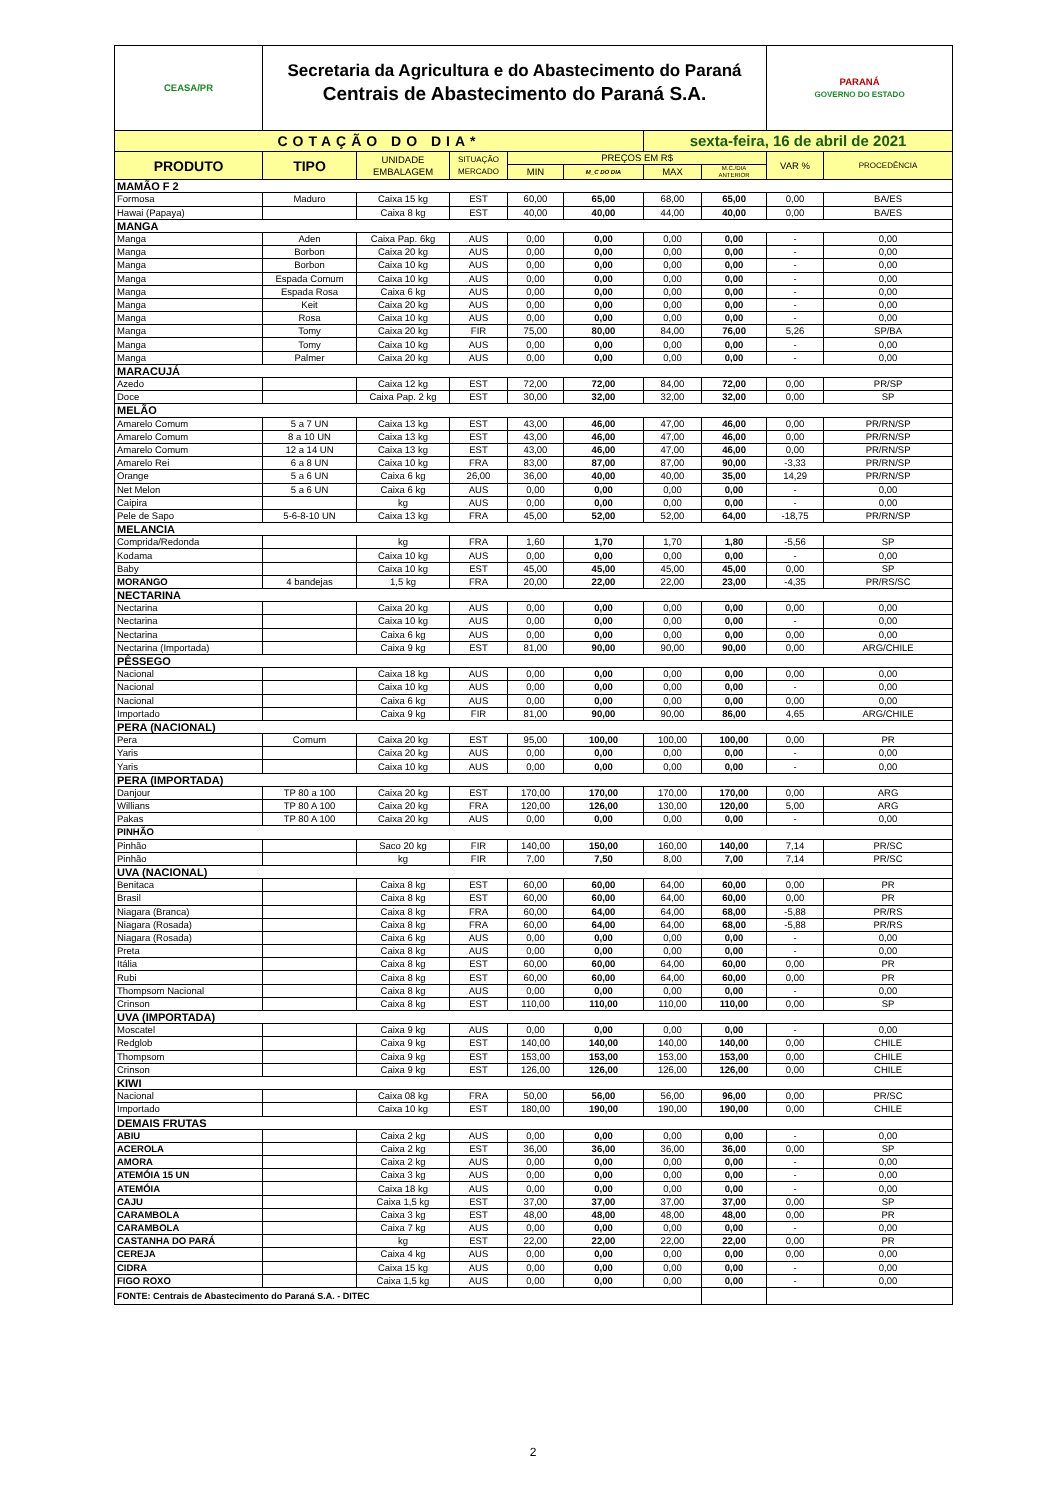| CEASA/PR | Secretaria da Agricultura e do Abastecimento do Paraná Centrais de Abastecimento do Paraná S.A. | | | | | | | PARANÁ GOVERNO DO ESTADO | |
| COTAÇÃO DO DIA* | | | | | | sexta-feira, 16 de abril de 2021 | | | |
| PRODUTO | TIPO | UNIDADE EMBALAGEM | SITUAÇÃO MERCADO | PREÇOS EM R$ | | | | VAR % | PROCEDÊNCIA |
| | | | | MIN | M_C DO DIA | MAX | M.C./DIA ANTERIOR | | |
| MAMÃO F 2 | | | | | | | | | |
| Formosa | Maduro | Caixa 15 kg | EST | 60,00 | 65,00 | 68,00 | 65,00 | 0,00 | BA/ES |
| Hawai (Papaya) | | Caixa 8 kg | EST | 40,00 | 40,00 | 44,00 | 40,00 | 0,00 | BA/ES |
| MANGA | | | | | | | | | |
| Manga | Aden | Caixa Pap. 6kg | AUS | 0,00 | 0,00 | 0,00 | 0,00 | - | 0,00 |
| Manga | Borbon | Caixa 20 kg | AUS | 0,00 | 0,00 | 0,00 | 0,00 | - | 0,00 |
| Manga | Borbon | Caixa 10 kg | AUS | 0,00 | 0,00 | 0,00 | 0,00 | - | 0,00 |
| Manga | Espada Comum | Caixa 10 kg | AUS | 0,00 | 0,00 | 0,00 | 0,00 | - | 0,00 |
| Manga | Espada Rosa | Caixa 6 kg | AUS | 0,00 | 0,00 | 0,00 | 0,00 | - | 0,00 |
| Manga | Keit | Caixa 20 kg | AUS | 0,00 | 0,00 | 0,00 | 0,00 | - | 0,00 |
| Manga | Rosa | Caixa 10 kg | AUS | 0,00 | 0,00 | 0,00 | 0,00 | - | 0,00 |
| Manga | Tomy | Caixa 20 kg | FIR | 75,00 | 80,00 | 84,00 | 76,00 | 5,26 | SP/BA |
| Manga | Tomy | Caixa 10 kg | AUS | 0,00 | 0,00 | 0,00 | 0,00 | - | 0,00 |
| Manga | Palmer | Caixa 20 kg | AUS | 0,00 | 0,00 | 0,00 | 0,00 | - | 0,00 |
| MARACUJÁ | | | | | | | | | |
| Azedo | | Caixa 12 kg | EST | 72,00 | 72,00 | 84,00 | 72,00 | 0,00 | PR/SP |
| Doce | | Caixa Pap. 2 kg | EST | 30,00 | 32,00 | 32,00 | 32,00 | 0,00 | SP |
| MELÃO | | | | | | | | | |
| Amarelo Comum | 5 a 7 UN | Caixa 13 kg | EST | 43,00 | 46,00 | 47,00 | 46,00 | 0,00 | PR/RN/SP |
| Amarelo Comum | 8 a 10 UN | Caixa 13 kg | EST | 43,00 | 46,00 | 47,00 | 46,00 | 0,00 | PR/RN/SP |
| Amarelo Comum | 12 a 14 UN | Caixa 13 kg | EST | 43,00 | 46,00 | 47,00 | 46,00 | 0,00 | PR/RN/SP |
| Amarelo Rei | 6 a 8 UN | Caixa 10 kg | FRA | 83,00 | 87,00 | 87,00 | 90,00 | -3,33 | PR/RN/SP |
| Orange | 5 a 6 UN | Caixa 6 kg | 26,00 | 36,00 | 40,00 | 40,00 | 35,00 | 14,29 | PR/RN/SP |
| Net Melon | 5 a 6 UN | Caixa 6 kg | AUS | 0,00 | 0,00 | 0,00 | 0,00 | - | 0,00 |
| Caipira | | kg | AUS | 0,00 | 0,00 | 0,00 | 0,00 | - | 0,00 |
| Pele de Sapo | 5-6-8-10 UN | Caixa 13 kg | FRA | 45,00 | 52,00 | 52,00 | 64,00 | -18,75 | PR/RN/SP |
| MELANCIA | | | | | | | | | |
| Comprida/Redonda | | kg | FRA | 1,60 | 1,70 | 1,70 | 1,80 | -5,56 | SP |
| Kodama | | Caixa 10 kg | AUS | 0,00 | 0,00 | 0,00 | 0,00 | - | 0,00 |
| Baby | | Caixa 10 kg | EST | 45,00 | 45,00 | 45,00 | 45,00 | 0,00 | SP |
| MORANGO | 4 bandejas | 1,5 kg | FRA | 20,00 | 22,00 | 22,00 | 23,00 | -4,35 | PR/RS/SC |
| NECTARINA | | | | | | | | | |
| Nectarina | | Caixa 20 kg | AUS | 0,00 | 0,00 | 0,00 | 0,00 | 0,00 | 0,00 |
| Nectarina | | Caixa 10 kg | AUS | 0,00 | 0,00 | 0,00 | 0,00 | - | 0,00 |
| Nectarina | | Caixa 6 kg | AUS | 0,00 | 0,00 | 0,00 | 0,00 | 0,00 | 0,00 |
| Nectarina (Importada) | | Caixa 9 kg | EST | 81,00 | 90,00 | 90,00 | 90,00 | 0,00 | ARG/CHILE |
| PÊSSEGO | | | | | | | | | |
| Nacional | | Caixa 18 kg | AUS | 0,00 | 0,00 | 0,00 | 0,00 | 0,00 | 0,00 |
| Nacional | | Caixa 10 kg | AUS | 0,00 | 0,00 | 0,00 | 0,00 | - | 0,00 |
| Nacional | | Caixa 6 kg | AUS | 0,00 | 0,00 | 0,00 | 0,00 | 0,00 | 0,00 |
| Importado | | Caixa 9 kg | FIR | 81,00 | 90,00 | 90,00 | 86,00 | 4,65 | ARG/CHILE |
| PERA (NACIONAL) | | | | | | | | | |
| Pera | Comum | Caixa 20 kg | EST | 95,00 | 100,00 | 100,00 | 100,00 | 0,00 | PR |
| Yaris | | Caixa 20 kg | AUS | 0,00 | 0,00 | 0,00 | 0,00 | - | 0,00 |
| Yaris | | Caixa 10 kg | AUS | 0,00 | 0,00 | 0,00 | 0,00 | - | 0,00 |
| PERA (IMPORTADA) | | | | | | | | | |
| Danjour | TP 80 a 100 | Caixa 20 kg | EST | 170,00 | 170,00 | 170,00 | 170,00 | 0,00 | ARG |
| Willians | TP 80 A 100 | Caixa 20 kg | FRA | 120,00 | 126,00 | 130,00 | 120,00 | 5,00 | ARG |
| Pakas | TP 80 A 100 | Caixa 20 kg | AUS | 0,00 | 0,00 | 0,00 | 0,00 | - | 0,00 |
| PINHÃO | | | | | | | | | |
| Pinhão | | Saco 20 kg | FIR | 140,00 | 150,00 | 160,00 | 140,00 | 7,14 | PR/SC |
| Pinhão | | kg | FIR | 7,00 | 7,50 | 8,00 | 7,00 | 7,14 | PR/SC |
| UVA (NACIONAL) | | | | | | | | | |
| Benitaca | | Caixa 8 kg | EST | 60,00 | 60,00 | 64,00 | 60,00 | 0,00 | PR |
| Brasil | | Caixa 8 kg | EST | 60,00 | 60,00 | 64,00 | 60,00 | 0,00 | PR |
| Niagara (Branca) | | Caixa 8 kg | FRA | 60,00 | 64,00 | 64,00 | 68,00 | -5,88 | PR/RS |
| Niagara (Rosada) | | Caixa 8 kg | FRA | 60,00 | 64,00 | 64,00 | 68,00 | -5,88 | PR/RS |
| Niagara (Rosada) | | Caixa 6 kg | AUS | 0,00 | 0,00 | 0,00 | 0,00 | - | 0,00 |
| Preta | | Caixa 8 kg | AUS | 0,00 | 0,00 | 0,00 | 0,00 | - | 0,00 |
| Itália | | Caixa 8 kg | EST | 60,00 | 60,00 | 64,00 | 60,00 | 0,00 | PR |
| Rubi | | Caixa 8 kg | EST | 60,00 | 60,00 | 64,00 | 60,00 | 0,00 | PR |
| Thompsom Nacional | | Caixa 8 kg | AUS | 0,00 | 0,00 | 0,00 | 0,00 | - | 0,00 |
| Crinson | | Caixa 8 kg | EST | 110,00 | 110,00 | 110,00 | 110,00 | 0,00 | SP |
| UVA (IMPORTADA) | | | | | | | | | |
| Moscatel | | Caixa 9 kg | AUS | 0,00 | 0,00 | 0,00 | 0,00 | - | 0,00 |
| Redglob | | Caixa 9 kg | EST | 140,00 | 140,00 | 140,00 | 140,00 | 0,00 | CHILE |
| Thompsom | | Caixa 9 kg | EST | 153,00 | 153,00 | 153,00 | 153,00 | 0,00 | CHILE |
| Crinson | | Caixa 9 kg | EST | 126,00 | 126,00 | 126,00 | 126,00 | 0,00 | CHILE |
| KIWI | | | | | | | | | |
| Nacional | | Caixa 08 kg | FRA | 50,00 | 56,00 | 56,00 | 96,00 | 0,00 | PR/SC |
| Importado | | Caixa 10 kg | EST | 180,00 | 190,00 | 190,00 | 190,00 | 0,00 | CHILE |
| DEMAIS FRUTAS | | | | | | | | | |
| ABIU | | Caixa 2 kg | AUS | 0,00 | 0,00 | 0,00 | 0,00 | - | 0,00 |
| ACEROLA | | Caixa 2 kg | EST | 36,00 | 36,00 | 36,00 | 36,00 | 0,00 | SP |
| AMORA | | Caixa 2 kg | AUS | 0,00 | 0,00 | 0,00 | 0,00 | - | 0,00 |
| ATEMÓIA 15 UN | | Caixa 3 kg | AUS | 0,00 | 0,00 | 0,00 | 0,00 | - | 0,00 |
| ATEMÓIA | | Caixa 18 kg | AUS | 0,00 | 0,00 | 0,00 | 0,00 | - | 0,00 |
| CAJU | | Caixa 1,5 kg | EST | 37,00 | 37,00 | 37,00 | 37,00 | 0,00 | SP |
| CARAMBOLA | | Caixa 3 kg | EST | 48,00 | 48,00 | 48,00 | 48,00 | 0,00 | PR |
| CARAMBOLA | | Caixa 7 kg | AUS | 0,00 | 0,00 | 0,00 | 0,00 | - | 0,00 |
| CASTANHA DO PARÁ | | kg | EST | 22,00 | 22,00 | 22,00 | 22,00 | 0,00 | PR |
| CEREJA | | Caixa 4 kg | AUS | 0,00 | 0,00 | 0,00 | 0,00 | 0,00 | 0,00 |
| CIDRA | | Caixa 15 kg | AUS | 0,00 | 0,00 | 0,00 | 0,00 | - | 0,00 |
| FIGO ROXO | | Caixa 1,5 kg | AUS | 0,00 | 0,00 | 0,00 | 0,00 | - | 0,00 |
| FONTE: Centrais de Abastecimento do Paraná S.A. - DITEC | | | | | | | | | |
2